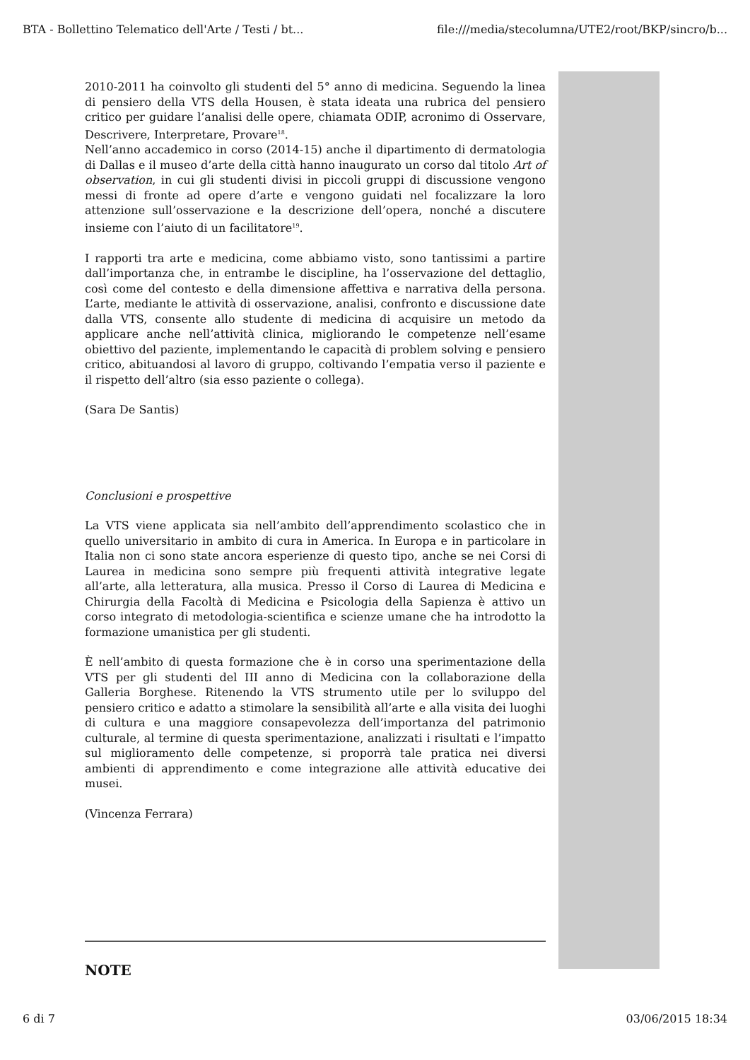BTA - Bollettino Telematico dell'Arte / Testi / bt... file:///media/stecolumna/UTE2/root/BKP/sincro/b...
2010-2011 ha coinvolto gli studenti del 5° anno di medicina. Seguendo la linea di pensiero della VTS della Housen, è stata ideata una rubrica del pensiero critico per guidare l’analisi delle opere, chiamata ODIP, acronimo di Osservare, Descrivere, Interpretare, Provare<sup>18</sup>.
Nell’anno accademico in corso (2014-15) anche il dipartimento di dermatologia di Dallas e il museo d’arte della città hanno inaugurato un corso dal titolo Art of observation, in cui gli studenti divisi in piccoli gruppi di discussione vengono messi di fronte ad opere d’arte e vengono guidati nel focalizzare la loro attenzione sull’osservazione e la descrizione dell’opera, nonché a discutere insieme con l’aiuto di un facilitatore<sup>19</sup>.
I rapporti tra arte e medicina, come abbiamo visto, sono tantissimi a partire dall’importanza che, in entrambe le discipline, ha l’osservazione del dettaglio, così come del contesto e della dimensione affettiva e narrativa della persona. L’arte, mediante le attività di osservazione, analisi, confronto e discussione date dalla VTS, consente allo studente di medicina di acquisire un metodo da applicare anche nell’attività clinica, migliorando le competenze nell’esame obiettivo del paziente, implementando le capacità di problem solving e pensiero critico, abituandosi al lavoro di gruppo, coltivando l’empatia verso il paziente e il rispetto dell’altro (sia esso paziente o collega).
(Sara De Santis)
Conclusioni e prospettive
La VTS viene applicata sia nell’ambito dell’apprendimento scolastico che in quello universitario in ambito di cura in America. In Europa e in particolare in Italia non ci sono state ancora esperienze di questo tipo, anche se nei Corsi di Laurea in medicina sono sempre più frequenti attività integrative legate all’arte, alla letteratura, alla musica. Presso il Corso di Laurea di Medicina e Chirurgia della Facoltà di Medicina e Psicologia della Sapienza è attivo un corso integrato di metodologia-scientifica e scienze umane che ha introdotto la formazione umanistica per gli studenti.
È nell’ambito di questa formazione che è in corso una sperimentazione della VTS per gli studenti del III anno di Medicina con la collaborazione della Galleria Borghese. Ritenendo la VTS strumento utile per lo sviluppo del pensiero critico e adatto a stimolare la sensibilità all’arte e alla visita dei luoghi di cultura e una maggiore consapevolezza dell’importanza del patrimonio culturale, al termine di questa sperimentazione, analizzati i risultati e l’impatto sul miglioramento delle competenze, si proporrà tale pratica nei diversi ambienti di apprendimento e come integrazione alle attività educative dei musei.
(Vincenza Ferrara)
NOTE
6 di 7 03/06/2015 18:34